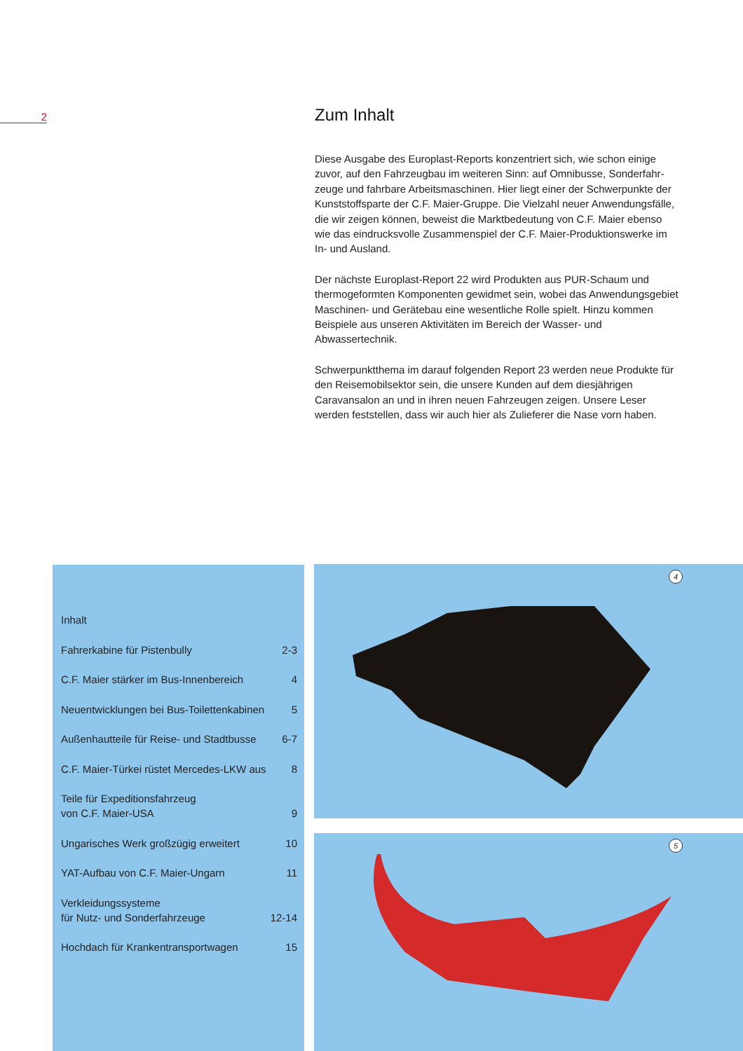2
Zum Inhalt
Diese Ausgabe des Europlast-Reports konzentriert sich, wie schon einige zuvor, auf den Fahrzeugbau im weiteren Sinn: auf Omnibusse, Sonderfahr­zeuge und fahrbare Arbeitsmaschinen. Hier liegt einer der Schwerpunkte der Kunststoffsparte der C.F. Maier-Gruppe. Die Vielzahl neuer Anwen­dungsfälle, die wir zeigen können, beweist die Marktbedeutung von C.F. Maier ebenso wie das eindrucksvolle Zusammenspiel der C.F. Maier-Pro­duktionswerke im In- und Ausland.
Der nächste Europlast-Report 22 wird Produkten aus PUR-Schaum und thermogeformten Komponenten gewidmet sein, wobei das Anwendungs­gebiet Maschinen- und Gerätebau eine wesentliche Rolle spielt. Hinzu kommen Beispiele aus unseren Aktivitäten im Bereich der Wasser- und Abwassertechnik.
Schwerpunktthema im darauf folgenden Report 23 werden neue Produkte für den Reisemobilsektor sein, die unsere Kunden auf dem diesjährigen Caravansalon an und in ihren neuen Fahrzeugen zeigen. Unsere Leser werden feststellen, dass wir auch hier als Zulieferer die Nase vorn haben.
Inhalt
Fahrerkabine für Pistenbully 2-3
C.F. Maier stärker im Bus-Innenbereich 4
Neuentwicklungen bei Bus-Toilettenkabinen 5
Außenhautteile für Reise- und Stadtbusse 6-7
C.F. Maier-Türkei rüstet Mercedes-LKW aus 8
Teile für Expeditionsfahrzeug
von C.F. Maier-USA 9
Ungarisches Werk großzügig erweitert 10
YAT-Aufbau von C.F. Maier-Ungarn 11
Verkleidungssysteme
für Nutz- und Sonderfahrzeuge 12-14
Hochdach für Krankentransportwagen 15
4
5